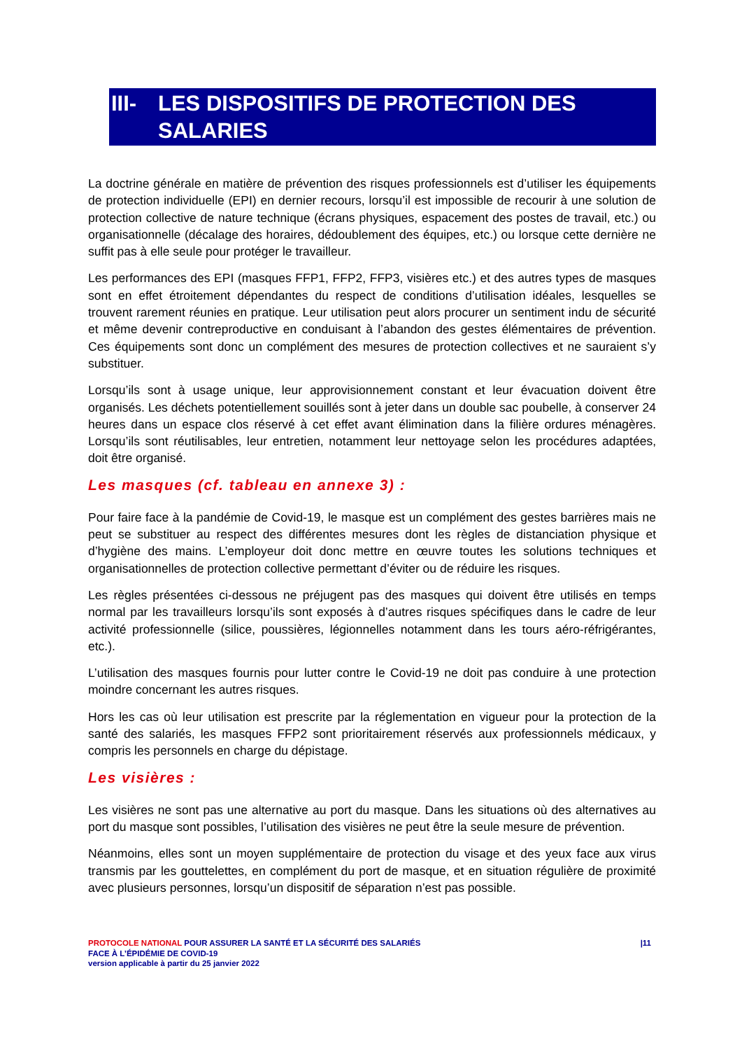III- LES DISPOSITIFS DE PROTECTION DES SALARIES
La doctrine générale en matière de prévention des risques professionnels est d’utiliser les équipements de protection individuelle (EPI) en dernier recours, lorsqu’il est impossible de recourir à une solution de protection collective de nature technique (écrans physiques, espacement des postes de travail, etc.) ou organisationnelle (décalage des horaires, dédoublement des équipes, etc.) ou lorsque cette dernière ne suffit pas à elle seule pour protéger le travailleur.
Les performances des EPI (masques FFP1, FFP2, FFP3, visières etc.) et des autres types de masques sont en effet étroitement dépendantes du respect de conditions d’utilisation idéales, lesquelles se trouvent rarement réunies en pratique. Leur utilisation peut alors procurer un sentiment indu de sécurité et même devenir contreproductive en conduisant à l’abandon des gestes élémentaires de prévention. Ces équipements sont donc un complément des mesures de protection collectives et ne sauraient s’y substituer.
Lorsqu’ils sont à usage unique, leur approvisionnement constant et leur évacuation doivent être organisés. Les déchets potentiellement souillés sont à jeter dans un double sac poubelle, à conserver 24 heures dans un espace clos réservé à cet effet avant élimination dans la filière ordures ménagères. Lorsqu’ils sont réutilisables, leur entretien, notamment leur nettoyage selon les procédures adaptées, doit être organisé.
Les masques (cf. tableau en annexe 3) :
Pour faire face à la pandémie de Covid-19, le masque est un complément des gestes barrières mais ne peut se substituer au respect des différentes mesures dont les règles de distanciation physique et d’hygiène des mains. L’employeur doit donc mettre en œuvre toutes les solutions techniques et organisationnelles de protection collective permettant d’éviter ou de réduire les risques.
Les règles présentées ci-dessous ne préjugent pas des masques qui doivent être utilisés en temps normal par les travailleurs lorsqu’ils sont exposés à d’autres risques spécifiques dans le cadre de leur activité professionnelle (silice, poussières, légionnelles notamment dans les tours aéro-réfrigérantes, etc.).
L’utilisation des masques fournis pour lutter contre le Covid-19 ne doit pas conduire à une protection moindre concernant les autres risques.
Hors les cas où leur utilisation est prescrite par la réglementation en vigueur pour la protection de la santé des salariés, les masques FFP2 sont prioritairement réservés aux professionnels médicaux, y compris les personnels en charge du dépistage.
Les visières :
Les visières ne sont pas une alternative au port du masque. Dans les situations où des alternatives au port du masque sont possibles, l’utilisation des visières ne peut être la seule mesure de prévention.
Néanmoins, elles sont un moyen supplémentaire de protection du visage et des yeux face aux virus transmis par les gouttelettes, en complément du port de masque, et en situation régulière de proximité avec plusieurs personnes, lorsqu’un dispositif de séparation n’est pas possible.
PROTOCOLE NATIONAL POUR ASSURER LA SANTÉ ET LA SÉCURITÉ DES SALARIÉS
FACE À L’ÉPIDÉMIE DE COVID-19
version applicable à partir du 25 janvier 2022
|11